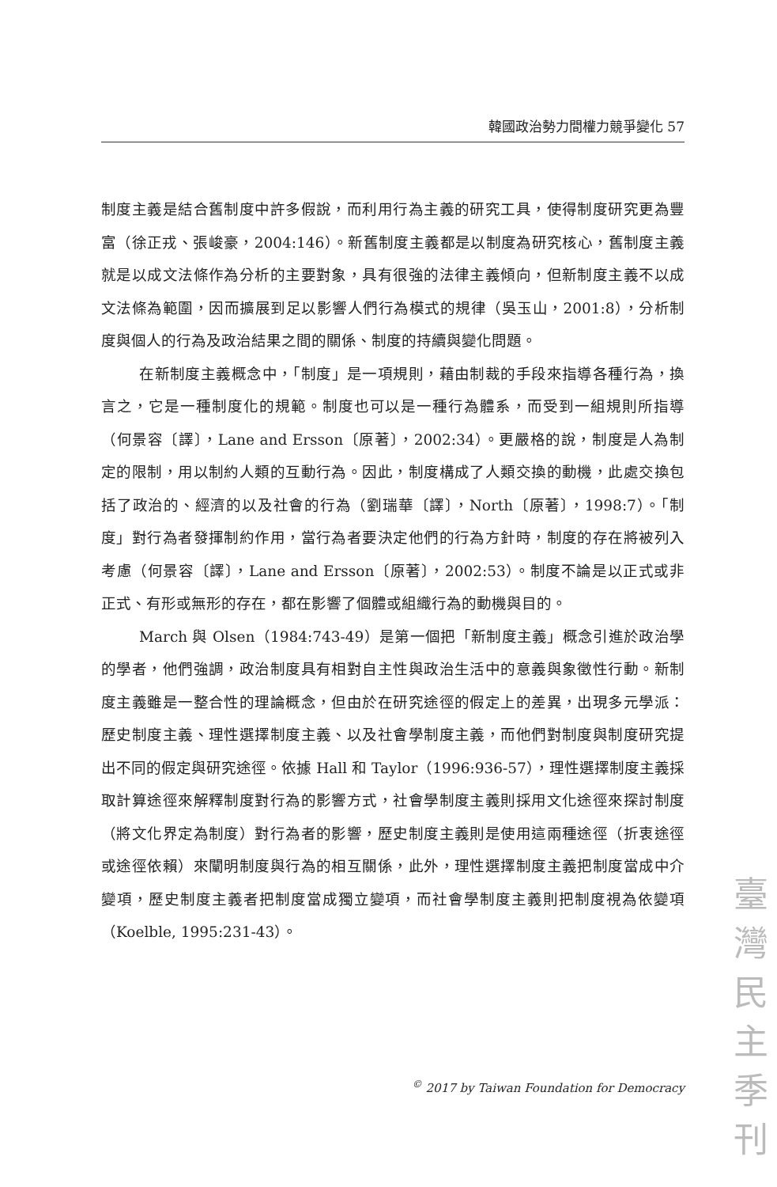韓國政治勢力間權力競爭變化 57
制度主義是結合舊制度中許多假說，而利用行為主義的研究工具，使得制度研究更為豐富（徐正戎、張峻豪，2004:146）。新舊制度主義都是以制度為研究核心，舊制度主義就是以成文法條作為分析的主要對象，具有很強的法律主義傾向，但新制度主義不以成文法條為範圍，因而擴展到足以影響人們行為模式的規律（吳玉山，2001:8），分析制度與個人的行為及政治結果之間的關係、制度的持續與變化問題。
在新制度主義概念中，「制度」是一項規則，藉由制裁的手段來指導各種行為，換言之，它是一種制度化的規範。制度也可以是一種行為體系，而受到一組規則所指導（何景容〔譯〕，Lane and Ersson〔原著〕，2002:34）。更嚴格的說，制度是人為制定的限制，用以制約人類的互動行為。因此，制度構成了人類交換的動機，此處交換包括了政治的、經濟的以及社會的行為（劉瑞華〔譯〕，North〔原著〕，1998:7）。「制度」對行為者發揮制約作用，當行為者要決定他們的行為方針時，制度的存在將被列入考慮（何景容〔譯〕，Lane and Ersson〔原著〕，2002:53）。制度不論是以正式或非正式、有形或無形的存在，都在影響了個體或組織行為的動機與目的。
March 與 Olsen（1984:743-49）是第一個把「新制度主義」概念引進於政治學的學者，他們強調，政治制度具有相對自主性與政治生活中的意義與象徵性行動。新制度主義雖是一整合性的理論概念，但由於在研究途徑的假定上的差異，出現多元學派：歷史制度主義、理性選擇制度主義、以及社會學制度主義，而他們對制度與制度研究提出不同的假定與研究途徑。依據 Hall 和 Taylor（1996:936-57），理性選擇制度主義採取計算途徑來解釋制度對行為的影響方式，社會學制度主義則採用文化途徑來探討制度（將文化界定為制度）對行為者的影響，歷史制度主義則是使用這兩種途徑（折衷途徑或途徑依賴）來闡明制度與行為的相互關係，此外，理性選擇制度主義把制度當成中介變項，歷史制度主義者把制度當成獨立變項，而社會學制度主義則把制度視為依變項（Koelble, 1995:231-43）。
<sup>©</sup> 2017 by Taiwan Foundation for Democracy
臺
灣
民
主
季
刊